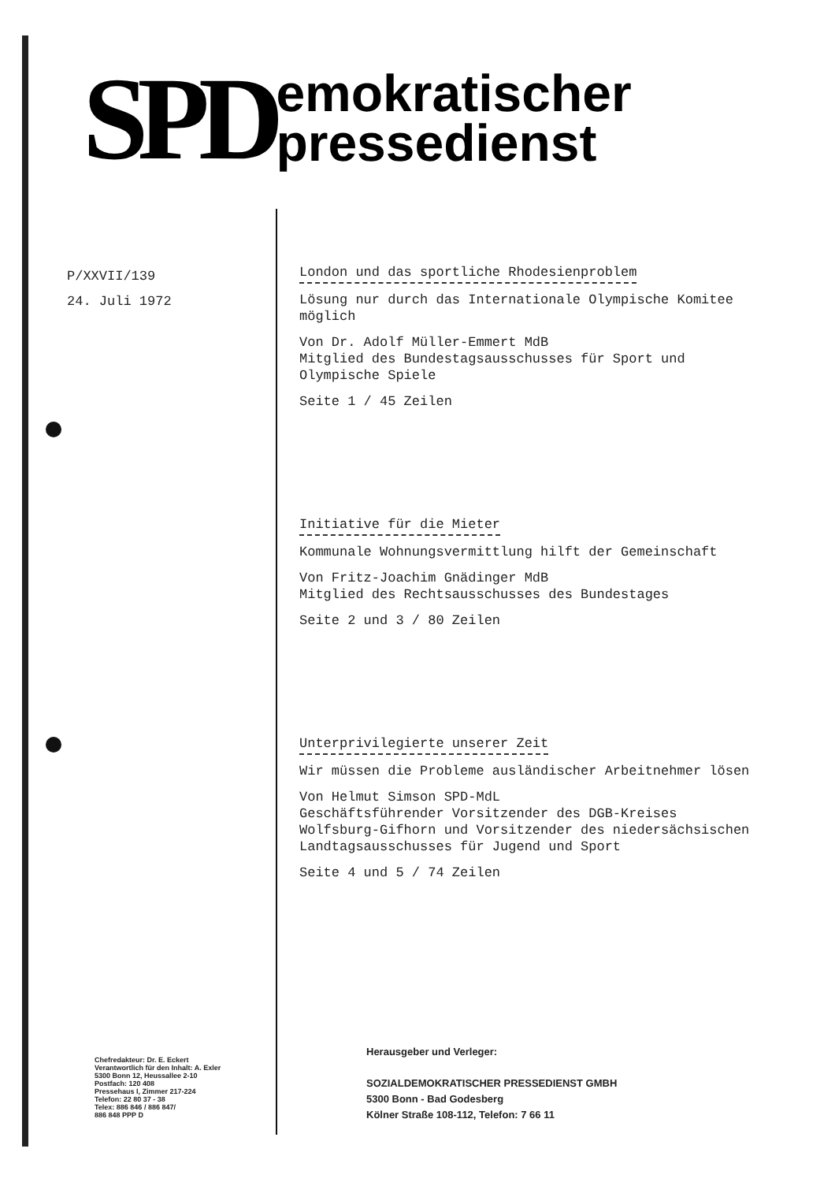SPD
emokratischer
pressedienst
P/XXVII/139
24. Juli 1972
London und das sportliche Rhodesienproblem
Lösung nur durch das Internationale Olympische Komitee möglich
Von Dr. Adolf Müller-Emmert MdB
Mitglied des Bundestagsausschusses für Sport und Olympische Spiele
Seite 1 / 45 Zeilen
Initiative für die Mieter
Kommunale Wohnungsvermittlung hilft der Gemeinschaft
Von Fritz-Joachim Gnädinger MdB
Mitglied des Rechtsausschusses des Bundestages
Seite 2 und 3 / 80 Zeilen
Unterprivilegierte unserer Zeit
Wir müssen die Probleme ausländischer Arbeitnehmer lösen
Von Helmut Simson SPD-MdL
Geschäftsführender Vorsitzender des DGB-Kreises Wolfsburg-Gifhorn und Vorsitzender des niedersächsischen Landtagsausschusses für Jugend und Sport
Seite 4 und 5 / 74 Zeilen
Chefredakteur: Dr. E. Eckert
Verantwortlich für den Inhalt: A. Exler
5300 Bonn 12, Heussallee 2-10
Postfach: 120 408
Pressehaus I, Zimmer 217-224
Telefon: 22 80 37 - 38
Telex: 886 846 / 886 847/
886 848 PPP D
Herausgeber und Verleger:
SOZIALDEMOKRATISCHER PRESSEDIENST GMBH
5300 Bonn - Bad Godesberg
Kölner Straße 108-112, Telefon: 7 66 11